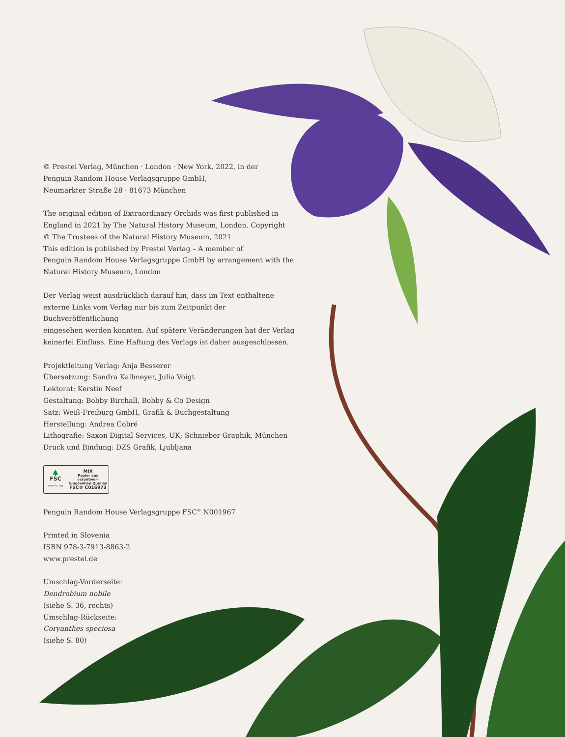© Prestel Verlag, München · London · New York, 2022, in der
Penguin Random House Verlagsgruppe GmbH,
Neumarkter Straße 28 · 81673 München
The original edition of Extraordinary Orchids was first published in
England in 2021 by The Natural History Museum, London. Copyright
© The Trustees of the Natural History Museum, 2021
This edition is published by Prestel Verlag – A member of
Penguin Random House Verlagsgruppe GmbH by arrangement with the
Natural History Museum, London.
Der Verlag weist ausdrücklich darauf hin, dass im Text enthaltene
externe Links vom Verlag nur bis zum Zeitpunkt der Buchveröffentlichung
eingesehen werden konnten. Auf spätere Veränderungen hat der Verlag
keinerlei Einfluss. Eine Haftung des Verlags ist daher ausgeschlossen.
Projektleitung Verlag: Anja Besserer
Übersetzung: Sandra Kallmeyer, Julia Voigt
Lektorat: Kerstin Neef
Gestaltung: Bobby Birchall, Bobby & Co Design
Satz: Weiß-Freiburg GmbH, Grafik & Buchgestaltung
Herstellung: Andrea Cobré
Lithografie: Saxon Digital Services, UK; Schnieber Graphik, München
Druck und Bindung: DZS Grafik, Ljubljana
🌲
FSC
www.fsc.org
MIX
Papier aus verantwor-
tungsvollen Quellen
FSC® C016973
Penguin Random House Verlagsgruppe FSC<sup>®</sup> N001967
Printed in Slovenia
ISBN 978-3-7913-8863-2
www.prestel.de
Umschlag-Vorderseite:
Dendrobium nobile
(siehe S. 36, rechts)
Umschlag-Rückseite:
Coryanthes speciosa
(siehe S. 80)